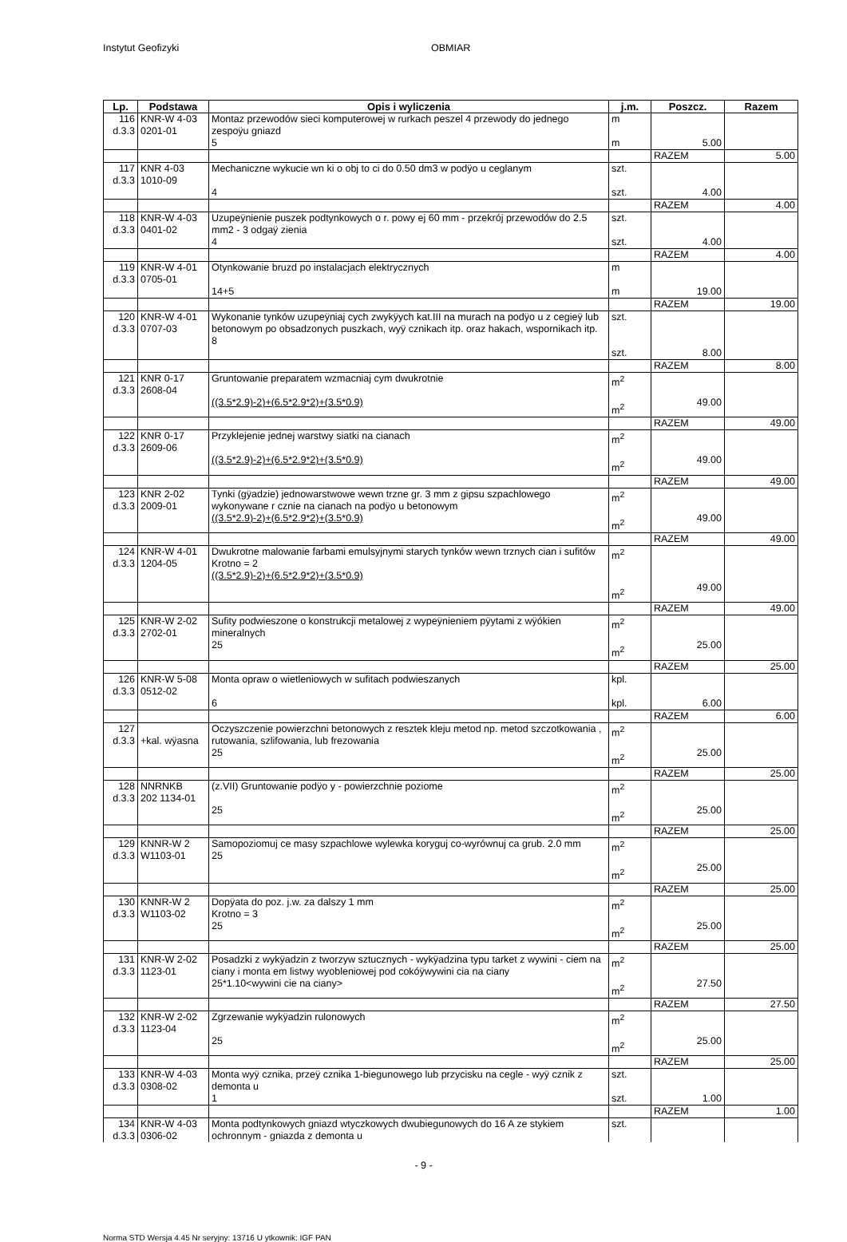Instytut Geofizyki OBMIAR
| Lp. | Podstawa | Opis i wyliczenia | j.m. | Poszcz. | Razem |
| --- | --- | --- | --- | --- | --- |
| 116 d.3.3 | KNR-W 4-03 0201-01 | Montaz przewodów sieci komputerowej w rurkach peszel 4 przewody do jednego zespoÿu gniazd 5 | m m | 5.00 | |
| | | | | RAZEM | 5.00 |
| 117 d.3.3 | KNR 4-03 1010-09 | Mechaniczne wykucie wn ki o obj to ci do 0.50 dm3 w podÿo u ceglanym 4 | szt. szt. | 4.00 | |
| | | | | RAZEM | 4.00 |
| 118 d.3.3 | KNR-W 4-03 0401-02 | Uzupeÿnienie puszek podtynkowych o r. powy ej 60 mm - przekrój przewodów do 2.5 mm2 - 3 odgaÿ zienia 4 | szt. szt. | 4.00 | |
| | | | | RAZEM | 4.00 |
| 119 d.3.3 | KNR-W 4-01 0705-01 | Otynkowanie bruzd po instalacjach elektrycznych 14+5 | m m | 19.00 | |
| | | | | RAZEM | 19.00 |
| 120 d.3.3 | KNR-W 4-01 0707-03 | Wykonanie tynków uzupeÿniaj cych zwykÿych kat.III na murach na podÿo u z cegieÿ lub betonowym po obsadzonych puszkach, wyÿ cznikach itp. oraz hakach, wspornikach itp. 8 | szt. szt. | 8.00 | |
| | | | | RAZEM | 8.00 |
| 121 d.3.3 | KNR 0-17 2608-04 | Gruntowanie preparatem wzmacniaj cym dwukrotnie ((3.5*2.9)-2)+(6.5*2.9*2)+(3.5*0.9) | m<sup>2</sup> m<sup>2</sup> | 49.00 | |
| | | | | RAZEM | 49.00 |
| 122 d.3.3 | KNR 0-17 2609-06 | Przyklejenie jednej warstwy siatki na cianach ((3.5*2.9)-2)+(6.5*2.9*2)+(3.5*0.9) | m<sup>2</sup> m<sup>2</sup> | 49.00 | |
| | | | | RAZEM | 49.00 |
| 123 d.3.3 | KNR 2-02 2009-01 | Tynki (gÿadzie) jednowarstwowe wewn trzne gr. 3 mm z gipsu szpachlowego wykonywane r cznie na cianach na podÿo u betonowym ((3.5*2.9)-2)+(6.5*2.9*2)+(3.5*0.9) | m<sup>2</sup> m<sup>2</sup> | 49.00 | |
| | | | | RAZEM | 49.00 |
| 124 d.3.3 | KNR-W 4-01 1204-05 | Dwukrotne malowanie farbami emulsyjnymi starych tynków wewn trznych cian i sufitów Krotno = 2 ((3.5*2.9)-2)+(6.5*2.9*2)+(3.5*0.9) | m<sup>2</sup> m<sup>2</sup> | 49.00 | |
| | | | | RAZEM | 49.00 |
| 125 d.3.3 | KNR-W 2-02 2702-01 | Sufity podwieszone o konstrukcji metalowej z wypeÿnieniem pÿytami z wÿókien mineralnych 25 | m<sup>2</sup> m<sup>2</sup> | 25.00 | |
| | | | | RAZEM | 25.00 |
| 126 d.3.3 | KNR-W 5-08 0512-02 | Monta opraw o wietleniowych w sufitach podwieszanych 6 | kpl. kpl. | 6.00 | |
| | | | | RAZEM | 6.00 |
| 127 d.3.3 | +kal. wÿasna | Oczyszczenie powierzchni betonowych z resztek kleju metod np. metod szczotkowania , rutowania, szlifowania, lub frezowania 25 | m<sup>2</sup> m<sup>2</sup> | 25.00 | |
| | | | | RAZEM | 25.00 |
| 128 d.3.3 | NNRNKB 202 1134-01 | (z.VII) Gruntowanie podÿo y - powierzchnie poziome 25 | m<sup>2</sup> m<sup>2</sup> | 25.00 | |
| | | | | RAZEM | 25.00 |
| 129 d.3.3 | KNNR-W 2 W1103-01 | Samopoziomuj ce masy szpachlowe wylewka koryguj co-wyrównuj ca grub. 2.0 mm 25 | m<sup>2</sup> m<sup>2</sup> | 25.00 | |
| | | | | RAZEM | 25.00 |
| 130 d.3.3 | KNNR-W 2 W1103-02 | Dopÿata do poz. j.w. za dalszy 1 mm Krotno = 3 25 | m<sup>2</sup> m<sup>2</sup> | 25.00 | |
| | | | | RAZEM | 25.00 |
| 131 d.3.3 | KNR-W 2-02 1123-01 | Posadzki z wykÿadzin z tworzyw sztucznych - wykÿadzina typu tarket z wywini - ciem na ciany i monta em listwy wyobleniowej pod cokóÿwywini cia na ciany 25*1.10<wywini cie na ciany> | m<sup>2</sup> m<sup>2</sup> | 27.50 | |
| | | | | RAZEM | 27.50 |
| 132 d.3.3 | KNR-W 2-02 1123-04 | Zgrzewanie wykÿadzin rulonowych 25 | m<sup>2</sup> m<sup>2</sup> | 25.00 | |
| | | | | RAZEM | 25.00 |
| 133 d.3.3 | KNR-W 4-03 0308-02 | Monta wyÿ cznika, przeÿ cznika 1-biegunowego lub przycisku na cegle - wyÿ cznik z demonta u 1 | szt. szt. | 1.00 | |
| | | | | RAZEM | 1.00 |
| 134 d.3.3 | KNR-W 4-03 0306-02 | Monta podtynkowych gniazd wtyczkowych dwubiegunowych do 16 A ze stykiem ochronnym - gniazda z demonta u | szt. | | |
- 9 -
Norma STD Wersja 4.45 Nr seryjny: 13716 U ytkownik: IGF PAN